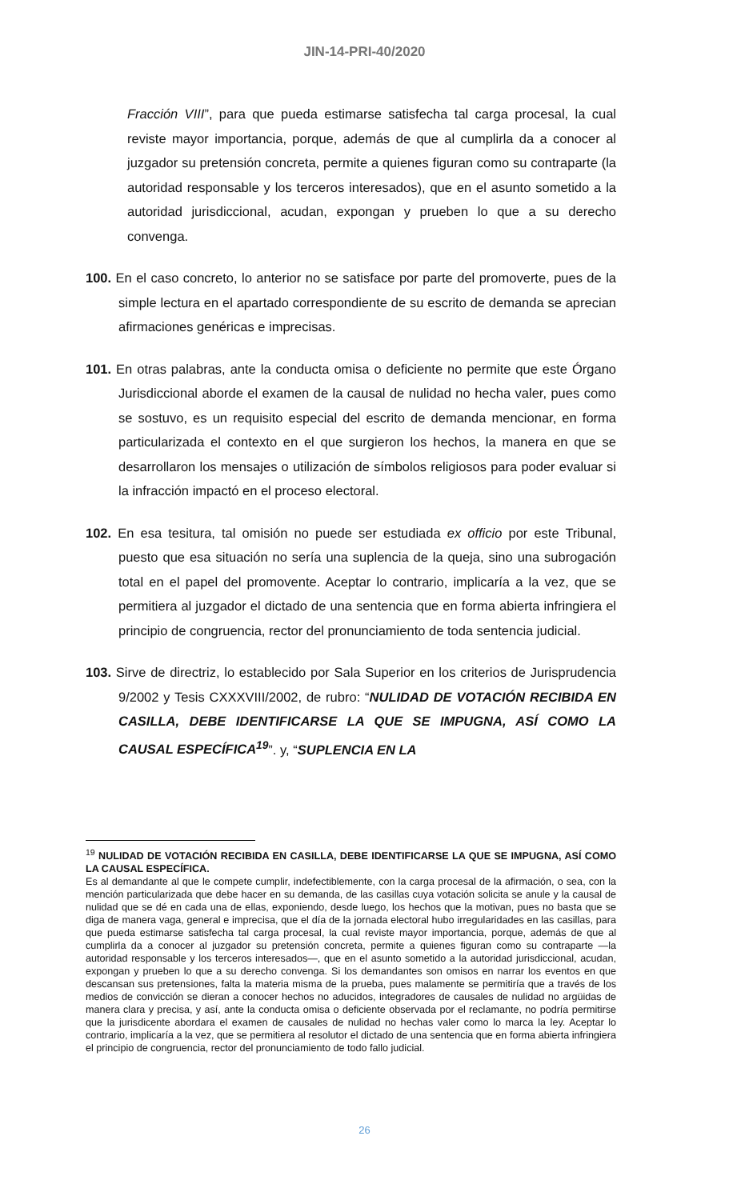JIN-14-PRI-40/2020
Fracción VIII”, para que pueda estimarse satisfecha tal carga procesal, la cual reviste mayor importancia, porque, además de que al cumplirla da a conocer al juzgador su pretensión concreta, permite a quienes figuran como su contraparte (la autoridad responsable y los terceros interesados), que en el asunto sometido a la autoridad jurisdiccional, acudan, expongan y prueben lo que a su derecho convenga.
100. En el caso concreto, lo anterior no se satisface por parte del promoverte, pues de la simple lectura en el apartado correspondiente de su escrito de demanda se aprecian afirmaciones genéricas e imprecisas.
101. En otras palabras, ante la conducta omisa o deficiente no permite que este Órgano Jurisdiccional aborde el examen de la causal de nulidad no hecha valer, pues como se sostuvo, es un requisito especial del escrito de demanda mencionar, en forma particularizada el contexto en el que surgieron los hechos, la manera en que se desarrollaron los mensajes o utilización de símbolos religiosos para poder evaluar si la infracción impactó en el proceso electoral.
102. En esa tesitura, tal omisión no puede ser estudiada ex officio por este Tribunal, puesto que esa situación no sería una suplencia de la queja, sino una subrogación total en el papel del promovente. Aceptar lo contrario, implicaría a la vez, que se permitiera al juzgador el dictado de una sentencia que en forma abierta infringiera el principio de congruencia, rector del pronunciamiento de toda sentencia judicial.
103. Sirve de directriz, lo establecido por Sala Superior en los criterios de Jurisprudencia 9/2002 y Tesis CXXXVIII/2002, de rubro: “NULIDAD DE VOTACIÓN RECIBIDA EN CASILLA, DEBE IDENTIFICARSE LA QUE SE IMPUGNA, ASÍ COMO LA CAUSAL ESPECÍFICA<sup>19</sup>”. y, “SUPLENCIA EN LA
<sup>19</sup> NULIDAD DE VOTACIÓN RECIBIDA EN CASILLA, DEBE IDENTIFICARSE LA QUE SE IMPUGNA, ASÍ COMO LA CAUSAL ESPECÍFICA.
Es al demandante al que le compete cumplir, indefectiblemente, con la carga procesal de la afirmación, o sea, con la mención particularizada que debe hacer en su demanda, de las casillas cuya votación solicita se anule y la causal de nulidad que se dé en cada una de ellas, exponiendo, desde luego, los hechos que la motivan, pues no basta que se diga de manera vaga, general e imprecisa, que el día de la jornada electoral hubo irregularidades en las casillas, para que pueda estimarse satisfecha tal carga procesal, la cual reviste mayor importancia, porque, además de que al cumplirla da a conocer al juzgador su pretensión concreta, permite a quienes figuran como su contraparte —la autoridad responsable y los terceros interesados—, que en el asunto sometido a la autoridad jurisdiccional, acudan, expongan y prueben lo que a su derecho convenga. Si los demandantes son omisos en narrar los eventos en que descansan sus pretensiones, falta la materia misma de la prueba, pues malamente se permitiría que a través de los medios de convicción se dieran a conocer hechos no aducidos, integradores de causales de nulidad no argüidas de manera clara y precisa, y así, ante la conducta omisa o deficiente observada por el reclamante, no podría permitirse que la jurisdicente abordara el examen de causales de nulidad no hechas valer como lo marca la ley. Aceptar lo contrario, implicaría a la vez, que se permitiera al resolutor el dictado de una sentencia que en forma abierta infringiera el principio de congruencia, rector del pronunciamiento de todo fallo judicial.
26